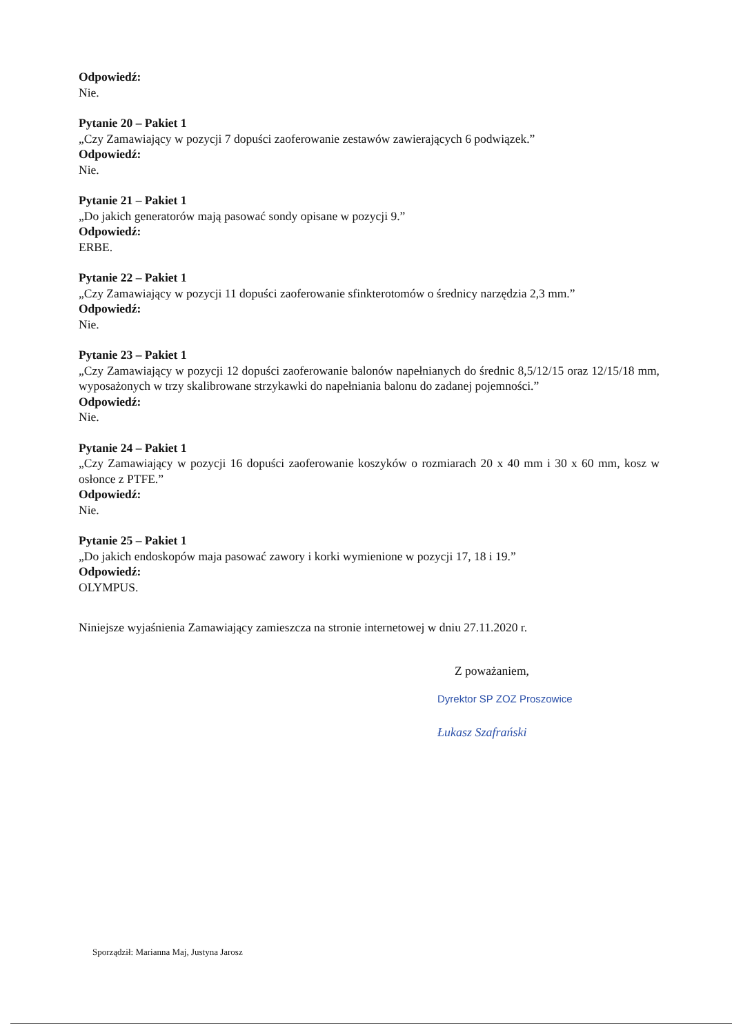Odpowiedź:
Nie.
Pytanie 20 – Pakiet 1
„Czy Zamawiający w pozycji 7 dopuści zaoferowanie zestawów zawierających 6 podwiązek.”
Odpowiedź:
Nie.
Pytanie 21 – Pakiet 1
„Do jakich generatorów mają pasować sondy opisane w pozycji 9.”
Odpowiedź:
ERBE.
Pytanie 22 – Pakiet 1
„Czy Zamawiający w pozycji 11 dopuści zaoferowanie sfinkterotomów o średnicy narzędzia 2,3 mm.”
Odpowiedź:
Nie.
Pytanie 23 – Pakiet 1
„Czy Zamawiający w pozycji 12 dopuści zaoferowanie balonów napełnianych do średnic 8,5/12/15 oraz 12/15/18 mm, wyposażonych w trzy skalibrowane strzykawki do napełniania balonu do zadanej pojemności.”
Odpowiedź:
Nie.
Pytanie 24 – Pakiet 1
„Czy Zamawiający w pozycji 16 dopuści zaoferowanie koszyków o rozmiarach 20 x 40 mm i 30 x 60 mm, kosz w osłonce z PTFE.”
Odpowiedź:
Nie.
Pytanie 25 – Pakiet 1
„Do jakich endoskopów maja pasować zawory i korki wymienione w pozycji 17, 18 i 19.”
Odpowiedź:
OLYMPUS.
Niniejsze wyjaśnienia Zamawiający zamieszcza na stronie internetowej w dniu 27.11.2020 r.
Z poważaniem,
Dyrektor SP ZOZ Proszowice
Łukasz Szafrański
Sporządził: Marianna Maj, Justyna Jarosz